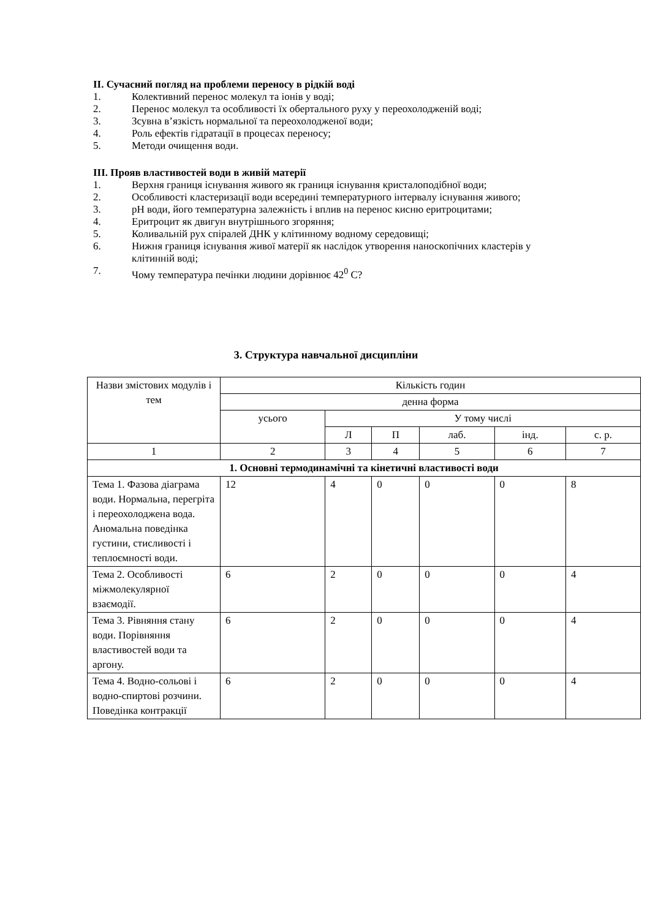II. Сучасний погляд на проблеми переносу в рідкій воді
1. Колективний перенос молекул та іонів у воді;
2. Перенос молекул та особливості їх обертального руху у переохолодженій воді;
3. Зсувна в’язкість нормальної та переохолодженої води;
4. Роль ефектів гідратації в процесах переносу;
5. Методи очищення води.
III. Прояв властивостей води в живій матерії
1. Верхня границя існування живого як границя існування кристалоподібної води;
2. Особливості кластеризації води всередині температурного інтервалу існування живого;
3. pH води, його температурна залежність і вплив на перенос кисню еритроцитами;
4. Еритроцит як двигун внутрішнього згоряння;
5. Коливальній рух спіралей ДНК у клітинному водному середовищі;
6. Нижня границя існування живої матерії як наслідок утворення наноскопічних кластерів у клітинній воді;
7. Чому температура печінки людини дорівнює 42<sup>0</sup> C?
3. Структура навчальної дисципліни
| Назви змістових модулів і тем | Кількість годин | | | | | |
| --- | --- | --- | --- | --- | --- | --- |
| | денна форма | | | | | |
| | усього | У тому числі | | | | |
| | | Л | П | лаб. | інд. | с. р. |
| 1 | 2 | 3 | 4 | 5 | 6 | 7 |
| 1. Основні термодинамічні та кінетичні властивості води | | | | | | |
| Тема 1. Фазова діаграма води. Нормальна, перегріта і переохолоджена вода. Аномальна поведінка густини, стисливості і теплоємності води. | 12 | 4 | 0 | 0 | 0 | 8 |
| Тема 2. Особливості міжмолекулярної взаємодії. | 6 | 2 | 0 | 0 | 0 | 4 |
| Тема 3. Рівняння стану води. Порівняння властивостей води та аргону. | 6 | 2 | 0 | 0 | 0 | 4 |
| Тема 4. Водно-сольові і водно-спиртові розчини. Поведінка контракції | 6 | 2 | 0 | 0 | 0 | 4 |